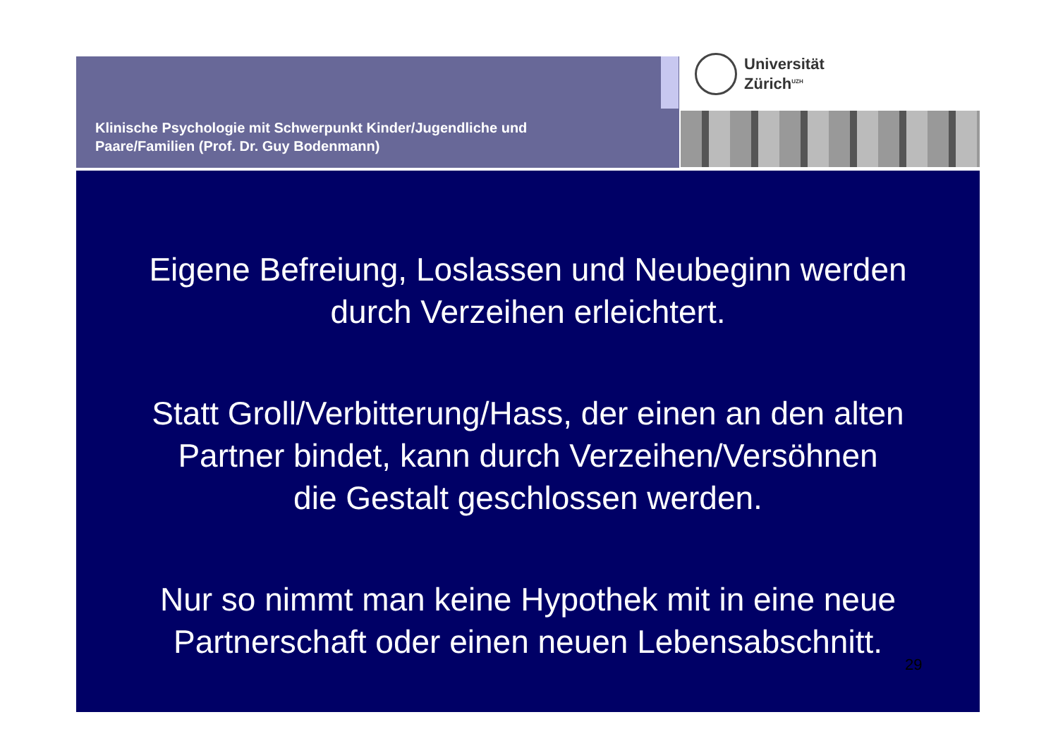Klinische Psychologie mit Schwerpunkt Kinder/Jugendliche und
Paare/Familien (Prof. Dr. Guy Bodenmann)
Universität
Zürich<sup>UZH</sup>
Eigene Befreiung, Loslassen und Neubeginn werden
durch Verzeihen erleichtert.
Statt Groll/Verbitterung/Hass, der einen an den alten
Partner bindet, kann durch Verzeihen/Versöhnen
die Gestalt geschlossen werden.
Nur so nimmt man keine Hypothek mit in eine neue
Partnerschaft oder einen neuen Lebensabschnitt.
29